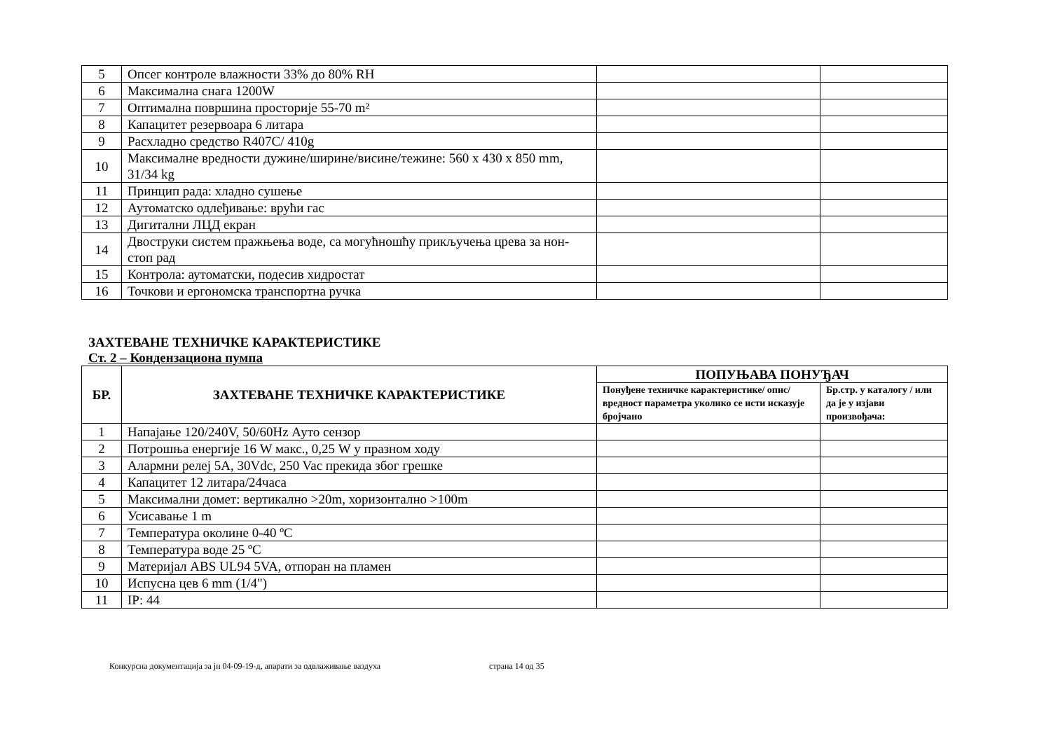| 5 | Опсег контроле влажности 33% до 80% RH | | |
| 6 | Максимална снага 1200W | | |
| 7 | Оптимална површина просторије 55-70 m² | | |
| 8 | Капацитет резервоара 6 литара | | |
| 9 | Расхладно средство R407C/ 410g | | |
| 10 | Максималне вредности дужине/ширине/висине/тежине: 560 x 430 x 850 mm, 31/34 kg | | |
| 11 | Принцип рада: хладно сушење | | |
| 12 | Аутоматско одлеђивање: врући гас | | |
| 13 | Дигитални ЛЦД екран | | |
| 14 | Двоструки систем пражњења воде, са могућношћу прикључења црева за нон-стоп рад | | |
| 15 | Контрола: аутоматски, подесив хидростат | | |
| 16 | Точкови и ергономска транспортна ручка | | |
ЗАХТЕВАНЕ ТЕХНИЧКЕ КАРАКТЕРИСТИКЕ
Ст. 2 – Кондензациона пумпа
| БР. | ЗАХТЕВАНЕ ТЕХНИЧКЕ КАРАКТЕРИСТИКЕ | ПОПУЊАВА ПОНУЂАЧ | |
| --- | --- | --- | --- |
| | | Понуђене техничке карактеристике/ опис/ вредност параметра уколико се исти исказује бројчано | Бр.стр. у каталогу / или да је у изјави произвођача: |
| 1 | Напајање 120/240V, 50/60Hz Ауто сензор | | |
| 2 | Потрошња енергије 16 W макс., 0,25 W у празном ходу | | |
| 3 | Алармни релеј 5A, 30Vdc, 250 Vac прекида због грешке | | |
| 4 | Капацитет 12 литара/24часа | | |
| 5 | Максимални домет: вертикално >20m, хоризонтално >100m | | |
| 6 | Усисавање 1 m | | |
| 7 | Температура околине 0-40 ºC | | |
| 8 | Температура воде 25 ºC | | |
| 9 | Материјал ABS UL94 5VA, отпоран на пламен | | |
| 10 | Испусна цев 6 mm (1/4") | | |
| 11 | IP: 44 | | |
Конкурсна документација за јн 04-09-19-д, апарати за одвлаживање ваздуха страна 14 од 35